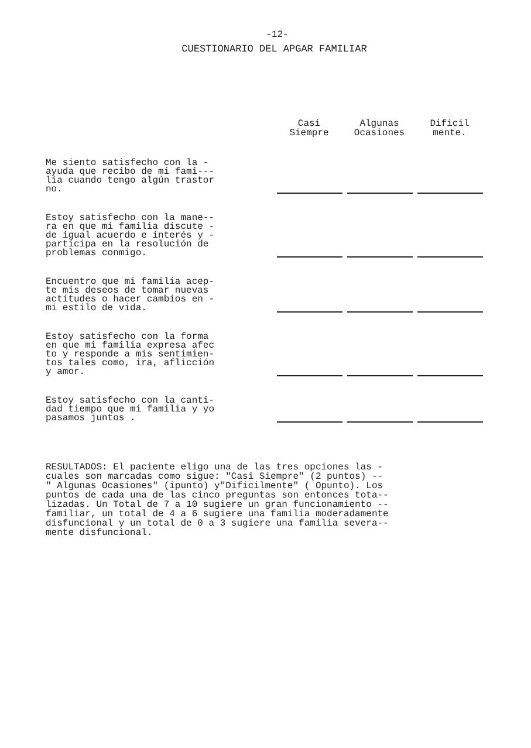-12-
CUESTIONARIO DEL APGAR FAMILIAR
| | Casi Siempre | Algunas Ocasiones | Dificil mente. |
| --- | --- | --- | --- |
| Me siento satisfecho con la - ayuda que recibo de mi fami--- lia cuando tengo algún trastor no. | | | |
| Estoy satisfecho con la mane-- ra en que mi familia discute - de igual acuerdo e interés y - participa en la resolución de problemas conmigo. | | | |
| Encuentro que mi familia acep- te mis deseos de tomar nuevas actitudes o hacer cambios en - mi estilo de vida. | | | |
| Estoy satisfecho con la forma en que mi familia expresa afec to y responde a mis sentimien- tos tales como, ira, aflicción y amor. | | | |
| Estoy satisfecho con la canti- dad tiempo que mi familia y yo pasamos juntos . | | | |
RESULTADOS: El paciente eligo una de las tres opciones las -
cuales son marcadas como sigue: "Casi Siempre" (2 puntos) --
" Algunas Ocasiones" (ipunto) y"Dificilmente" ( Opunto). Los
puntos de cada una de las cinco preguntas son entonces tota--
lizadas. Un Total de 7 a 10 sugiere un gran funcionamiento --
familiar, un total de 4 a 6 sugiere una familia moderadamente
disfuncional y un total de 0 a 3 sugiere una familia severa--
mente disfuncional.